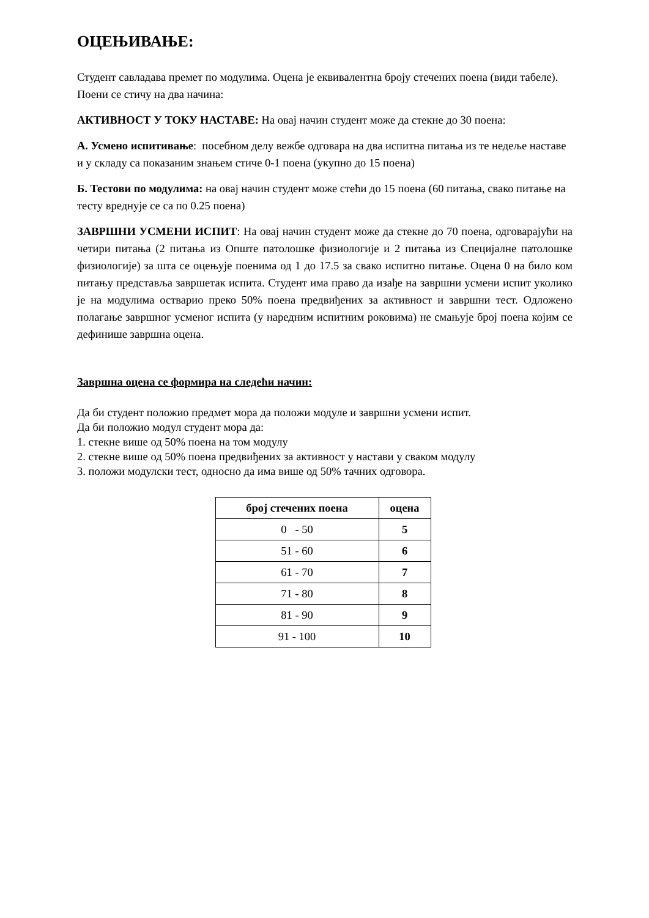ОЦЕЊИВАЊЕ:
Студент савладава премет по модулима. Оцена је еквивалентна броју стечених поена (види табеле). Поени се стичу на два начина:
АКТИВНОСТ У ТОКУ НАСТАВЕ: На овај начин студент може да стекне до 30 поена:
А. Усмено испитивање: посебном делу вежбе одговара на два испитна питања из те недеље наставе и у складу са показаним знањем стиче 0-1 поена (укупно до 15 поена)
Б. Тестови по модулима: на овај начин студент може стећи до 15 поена (60 питања, свако питање на тесту вреднује се са по 0.25 поена)
ЗАВРШНИ УСМЕНИ ИСПИТ: На овај начин студент може да стекне до 70 поена, одговарајући на четири питања (2 питања из Опште патолошке физиологије и 2 питања из Специјалне патолошке физиологије) за шта се оцењује поенима од 1 до 17.5 за свако испитно питање. Оцена 0 на било ком питању представља завршетак испита. Студент има право да изађе на завршни усмени испит уколико је на модулима остварио преко 50% поена предвиђених за активност и завршни тест. Одложено полагање завршног усменог испита (у наредним испитним роковима) не смањује број поена којим се дефинише завршна оцена.
Завршна оцена се формира на следећи начин:
Да би студент положио предмет мора да положи модуле и завршни усмени испит.
Да би положио модул студент мора да:
1. стекне више од 50% поена на том модулу
2. стекне више од 50% поена предвиђених за активност у настави у сваком модулу
3. положи модулски тест, односно да има више од 50% тачних одговора.
| број стечених поена | оцена |
| --- | --- |
| 0 - 50 | 5 |
| 51 - 60 | 6 |
| 61 - 70 | 7 |
| 71 - 80 | 8 |
| 81 - 90 | 9 |
| 91 - 100 | 10 |